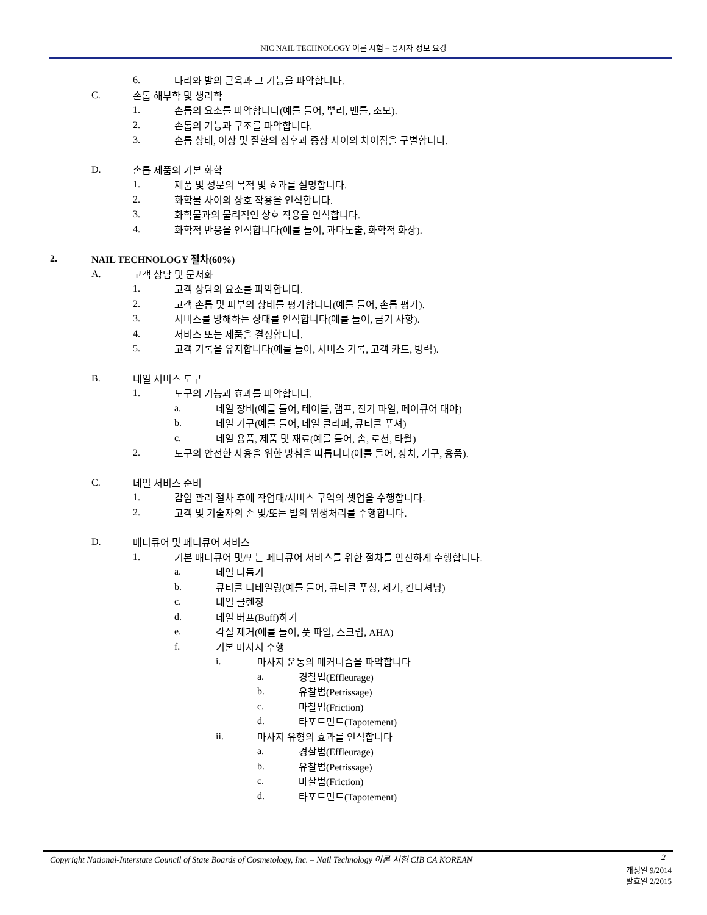NIC NAIL TECHNOLOGY 이론 시험 – 응시자 정보 요강
6. 다리와 발의 근육과 그 기능을 파악합니다.
C. 손톱 해부학 및 생리학
1. 손톱의 요소를 파악합니다(예를 들어, 뿌리, 맨틀, 조모).
2. 손톱의 기능과 구조를 파악합니다.
3. 손톱 상태, 이상 및 질환의 징후과 증상 사이의 차이점을 구별합니다.
D. 손톱 제품의 기본 화학
1. 제품 및 성분의 목적 및 효과를 설명합니다.
2. 화학물 사이의 상호 작용을 인식합니다.
3. 화학물과의 물리적인 상호 작용을 인식합니다.
4. 화학적 반응을 인식합니다(예를 들어, 과다노출, 화학적 화상).
2. NAIL TECHNOLOGY 절차(60%)
A. 고객 상담 및 문서화
1. 고객 상담의 요소를 파악합니다.
2. 고객 손톱 및 피부의 상태를 평가합니다(예를 들어, 손톱 평가).
3. 서비스를 방해하는 상태를 인식합니다(예를 들어, 금기 사항).
4. 서비스 또는 제품을 결정합니다.
5. 고객 기록을 유지합니다(예를 들어, 서비스 기록, 고객 카드, 병력).
B. 네일 서비스 도구
1. 도구의 기능과 효과를 파악합니다.
a. 네일 장비(예를 들어, 테이블, 램프, 전기 파일, 페이큐어 대야)
b. 네일 기구(예를 들어, 네일 클리퍼, 큐티클 푸셔)
c. 네일 용품, 제품 및 재료(예를 들어, 솜, 로션, 타월)
2. 도구의 안전한 사용을 위한 방침을 따릅니다(예를 들어, 장치, 기구, 용품).
C. 네일 서비스 준비
1. 감염 관리 절차 후에 작업대/서비스 구역의 셋업을 수행합니다.
2. 고객 및 기술자의 손 및/또는 발의 위생처리를 수행합니다.
D. 매니큐어 및 페디큐어 서비스
1. 기본 매니큐어 및/또는 페디큐어 서비스를 위한 절차를 안전하게 수행합니다.
a. 네일 다듬기
b. 큐티클 디테일링(예를 들어, 큐티클 푸싱, 제거, 컨디셔닝)
c. 네일 클렌징
d. 네일 버프(Buff)하기
e. 각질 제거(예를 들어, 풋 파일, 스크럽, AHA)
f. 기본 마사지 수행
i. 마사지 운동의 메커니즘을 파악합니다
a. 경찰법(Effleurage)
b. 유찰법(Petrissage)
c. 마찰법(Friction)
d. 타포트먼트(Tapotement)
ii. 마사지 유형의 효과를 인식합니다
a. 경찰법(Effleurage)
b. 유찰법(Petrissage)
c. 마찰법(Friction)
d. 타포트먼트(Tapotement)
Copyright National-Interstate Council of State Boards of Cosmetology, Inc. – Nail Technology 이론 시험 CIB CA KOREAN 2
개정일 9/2014
발효일 2/2015